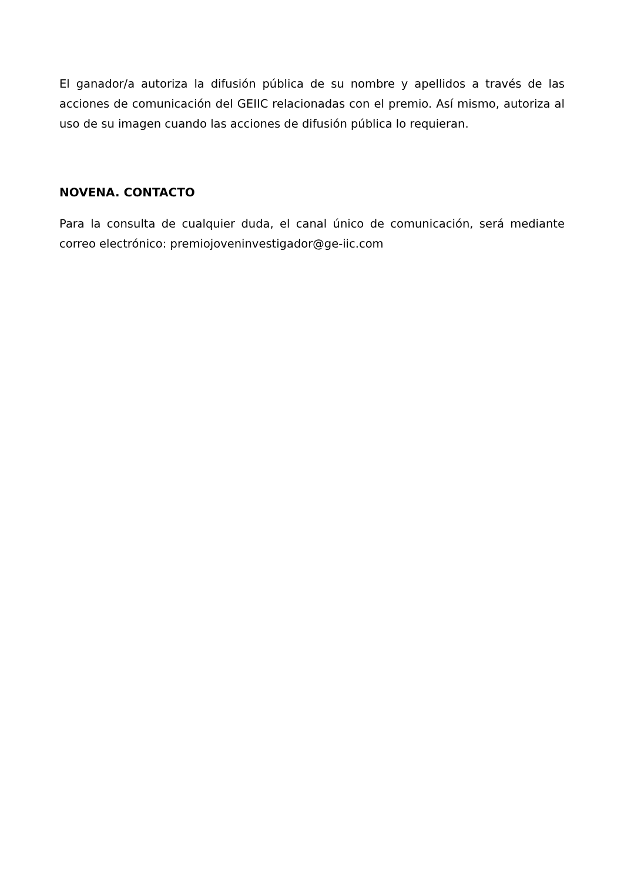El ganador/a autoriza la difusión pública de su nombre y apellidos a través de las acciones de comunicación del GEIIC relacionadas con el premio. Así mismo, autoriza al uso de su imagen cuando las acciones de difusión pública lo requieran.
NOVENA. CONTACTO
Para la consulta de cualquier duda, el canal único de comunicación, será mediante correo electrónico: premiojoveninvestigador@ge-iic.com